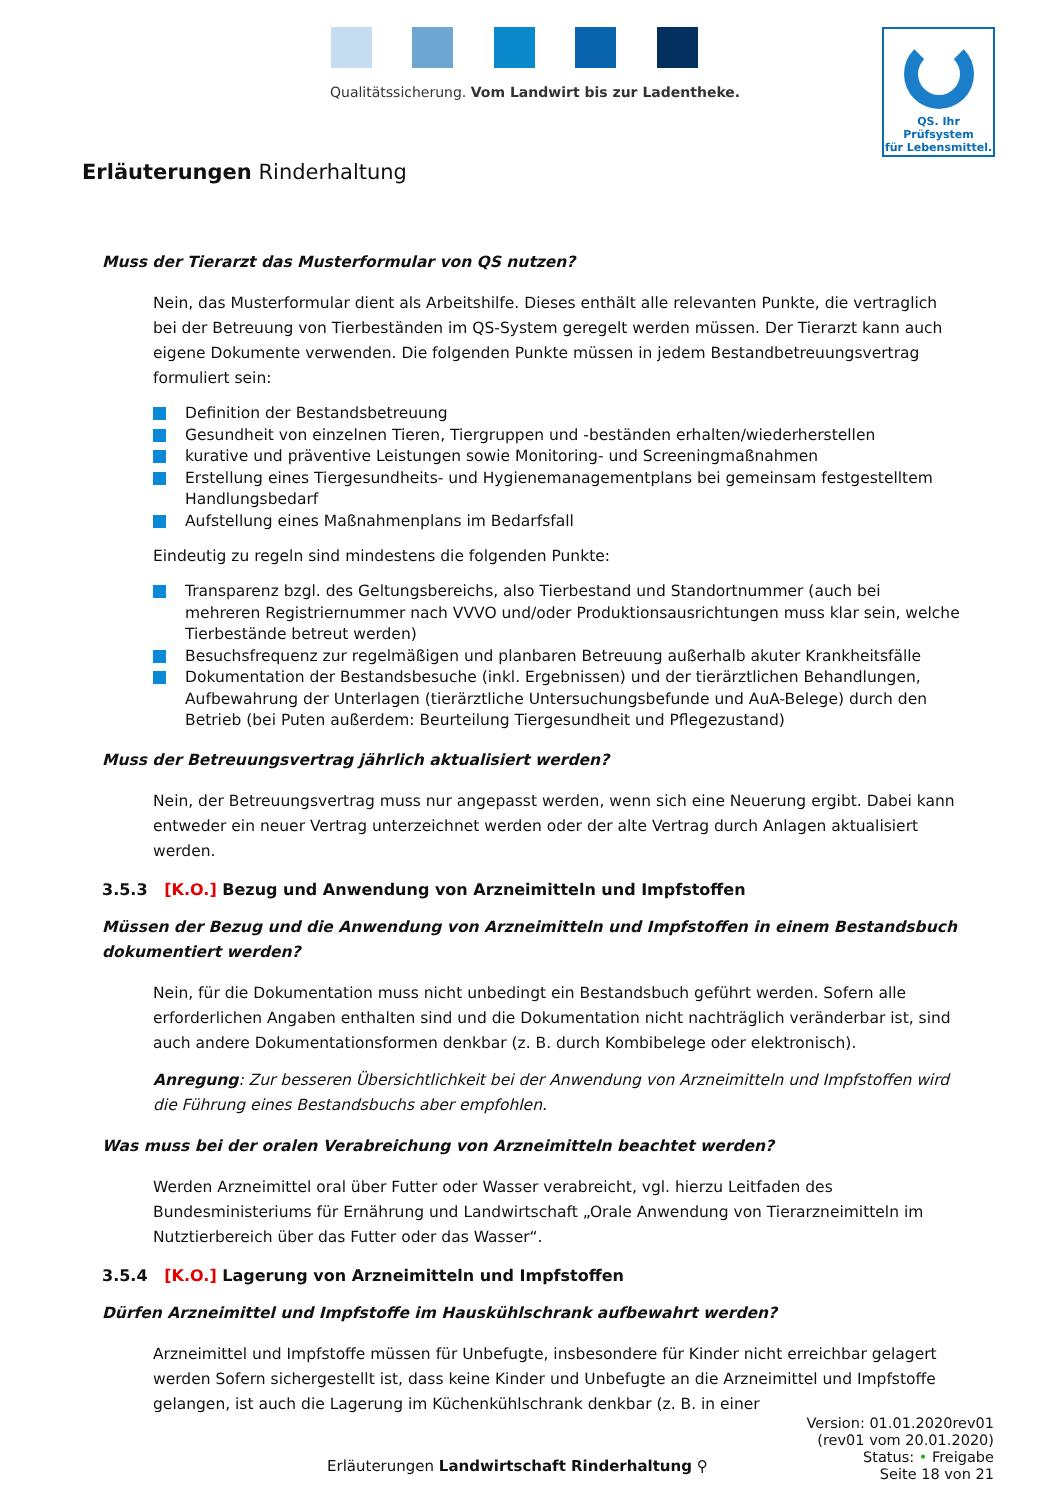Qualitätssicherung. Vom Landwirt bis zur Ladentheke.
QS. Ihr Prüfsystem
für Lebensmittel.
Erläuterungen Rinderhaltung
Muss der Tierarzt das Musterformular von QS nutzen?
Nein, das Musterformular dient als Arbeitshilfe. Dieses enthält alle relevanten Punkte, die vertraglich bei der Betreuung von Tierbeständen im QS-System geregelt werden müssen. Der Tierarzt kann auch eigene Dokumente verwenden. Die folgenden Punkte müssen in jedem Bestandbetreuungsvertrag formuliert sein:
Definition der Bestandsbetreuung
Gesundheit von einzelnen Tieren, Tiergruppen und -beständen erhalten/wiederherstellen
kurative und präventive Leistungen sowie Monitoring- und Screeningmaßnahmen
Erstellung eines Tiergesundheits- und Hygienemanagementplans bei gemeinsam festgestelltem Handlungsbedarf
Aufstellung eines Maßnahmenplans im Bedarfsfall
Eindeutig zu regeln sind mindestens die folgenden Punkte:
Transparenz bzgl. des Geltungsbereichs, also Tierbestand und Standortnummer (auch bei mehreren Registriernummer nach VVVO und/oder Produktionsausrichtungen muss klar sein, welche Tierbestände betreut werden)
Besuchsfrequenz zur regelmäßigen und planbaren Betreuung außerhalb akuter Krankheitsfälle
Dokumentation der Bestandsbesuche (inkl. Ergebnissen) und der tierärztlichen Behandlungen, Aufbewahrung der Unterlagen (tierärztliche Untersuchungsbefunde und AuA-Belege) durch den Betrieb (bei Puten außerdem: Beurteilung Tiergesundheit und Pflegezustand)
Muss der Betreuungsvertrag jährlich aktualisiert werden?
Nein, der Betreuungsvertrag muss nur angepasst werden, wenn sich eine Neuerung ergibt. Dabei kann entweder ein neuer Vertrag unterzeichnet werden oder der alte Vertrag durch Anlagen aktualisiert werden.
3.5.3 [K.O.] Bezug und Anwendung von Arzneimitteln und Impfstoffen
Müssen der Bezug und die Anwendung von Arzneimitteln und Impfstoffen in einem Bestandsbuch dokumentiert werden?
Nein, für die Dokumentation muss nicht unbedingt ein Bestandsbuch geführt werden. Sofern alle erforderlichen Angaben enthalten sind und die Dokumentation nicht nachträglich veränderbar ist, sind auch andere Dokumentationsformen denkbar (z. B. durch Kombibelege oder elektronisch).
Anregung: Zur besseren Übersichtlichkeit bei der Anwendung von Arzneimitteln und Impfstoffen wird die Führung eines Bestandsbuchs aber empfohlen.
Was muss bei der oralen Verabreichung von Arzneimitteln beachtet werden?
Werden Arzneimittel oral über Futter oder Wasser verabreicht, vgl. hierzu Leitfaden des Bundesministeriums für Ernährung und Landwirtschaft „Orale Anwendung von Tierarzneimitteln im Nutztierbereich über das Futter oder das Wasser“.
3.5.4 [K.O.] Lagerung von Arzneimitteln und Impfstoffen
Dürfen Arzneimittel und Impfstoffe im Hauskühlschrank aufbewahrt werden?
Arzneimittel und Impfstoffe müssen für Unbefugte, insbesondere für Kinder nicht erreichbar gelagert werden Sofern sichergestellt ist, dass keine Kinder und Unbefugte an die Arzneimittel und Impfstoffe gelangen, ist auch die Lagerung im Küchenkühlschrank denkbar (z. B. in einer
Erläuterungen Landwirtschaft Rinderhaltung ⚲
Version: 01.01.2020rev01
(rev01 vom 20.01.2020)
Status: • Freigabe
Seite 18 von 21